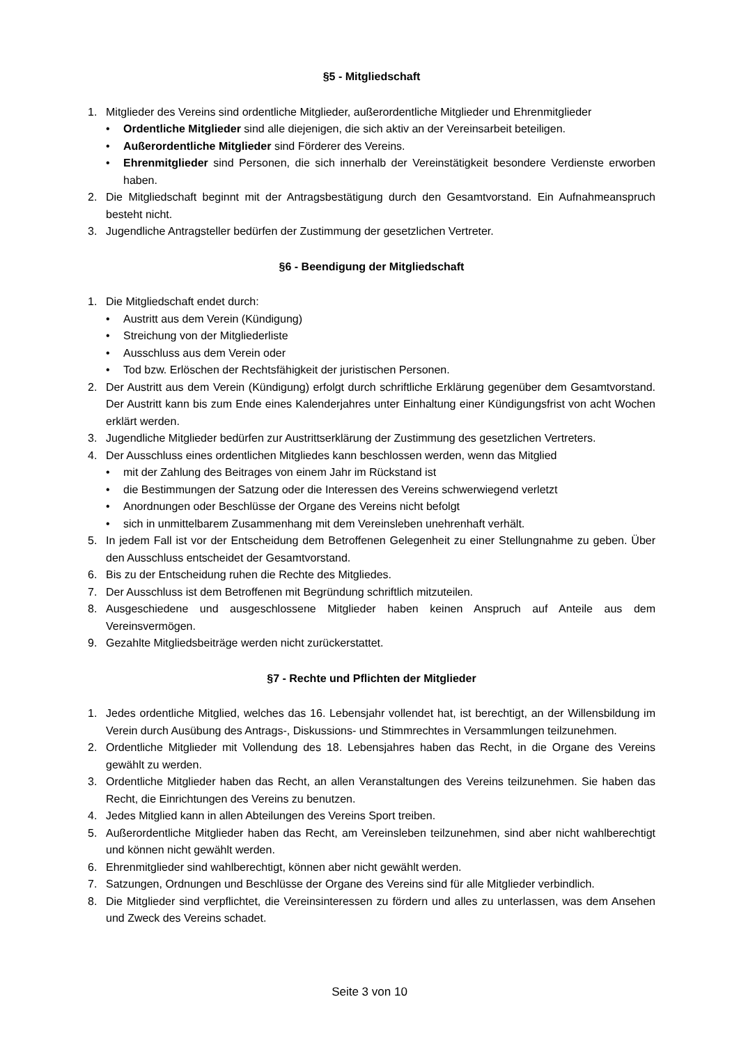§5 - Mitgliedschaft
1. Mitglieder des Vereins sind ordentliche Mitglieder, außerordentliche Mitglieder und Ehrenmitglieder
• Ordentliche Mitglieder sind alle diejenigen, die sich aktiv an der Vereinsarbeit beteiligen.
• Außerordentliche Mitglieder sind Förderer des Vereins.
• Ehrenmitglieder sind Personen, die sich innerhalb der Vereinstätigkeit besondere Verdienste erworben haben.
2. Die Mitgliedschaft beginnt mit der Antragsbestätigung durch den Gesamtvorstand. Ein Aufnahmeanspruch besteht nicht.
3. Jugendliche Antragsteller bedürfen der Zustimmung der gesetzlichen Vertreter.
§6 - Beendigung der Mitgliedschaft
1. Die Mitgliedschaft endet durch:
• Austritt aus dem Verein (Kündigung)
• Streichung von der Mitgliederliste
• Ausschluss aus dem Verein oder
• Tod bzw. Erlöschen der Rechtsfähigkeit der juristischen Personen.
2. Der Austritt aus dem Verein (Kündigung) erfolgt durch schriftliche Erklärung gegenüber dem Gesamtvorstand. Der Austritt kann bis zum Ende eines Kalenderjahres unter Einhaltung einer Kündigungsfrist von acht Wochen erklärt werden.
3. Jugendliche Mitglieder bedürfen zur Austrittserklärung der Zustimmung des gesetzlichen Vertreters.
4. Der Ausschluss eines ordentlichen Mitgliedes kann beschlossen werden, wenn das Mitglied
• mit der Zahlung des Beitrages von einem Jahr im Rückstand ist
• die Bestimmungen der Satzung oder die Interessen des Vereins schwerwiegend verletzt
• Anordnungen oder Beschlüsse der Organe des Vereins nicht befolgt
• sich in unmittelbarem Zusammenhang mit dem Vereinsleben unehrenhaft verhält.
5. In jedem Fall ist vor der Entscheidung dem Betroffenen Gelegenheit zu einer Stellungnahme zu geben. Über den Ausschluss entscheidet der Gesamtvorstand.
6. Bis zu der Entscheidung ruhen die Rechte des Mitgliedes.
7. Der Ausschluss ist dem Betroffenen mit Begründung schriftlich mitzuteilen.
8. Ausgeschiedene und ausgeschlossene Mitglieder haben keinen Anspruch auf Anteile aus dem Vereinsvermögen.
9. Gezahlte Mitgliedsbeiträge werden nicht zurückerstattet.
§7 - Rechte und Pflichten der Mitglieder
1. Jedes ordentliche Mitglied, welches das 16. Lebensjahr vollendet hat, ist berechtigt, an der Willensbildung im Verein durch Ausübung des Antrags-, Diskussions- und Stimmrechtes in Versammlungen teilzunehmen.
2. Ordentliche Mitglieder mit Vollendung des 18. Lebensjahres haben das Recht, in die Organe des Vereins gewählt zu werden.
3. Ordentliche Mitglieder haben das Recht, an allen Veranstaltungen des Vereins teilzunehmen. Sie haben das Recht, die Einrichtungen des Vereins zu benutzen.
4. Jedes Mitglied kann in allen Abteilungen des Vereins Sport treiben.
5. Außerordentliche Mitglieder haben das Recht, am Vereinsleben teilzunehmen, sind aber nicht wahlberechtigt und können nicht gewählt werden.
6. Ehrenmitglieder sind wahlberechtigt, können aber nicht gewählt werden.
7. Satzungen, Ordnungen und Beschlüsse der Organe des Vereins sind für alle Mitglieder verbindlich.
8. Die Mitglieder sind verpflichtet, die Vereinsinteressen zu fördern und alles zu unterlassen, was dem Ansehen und Zweck des Vereins schadet.
Seite 3 von 10